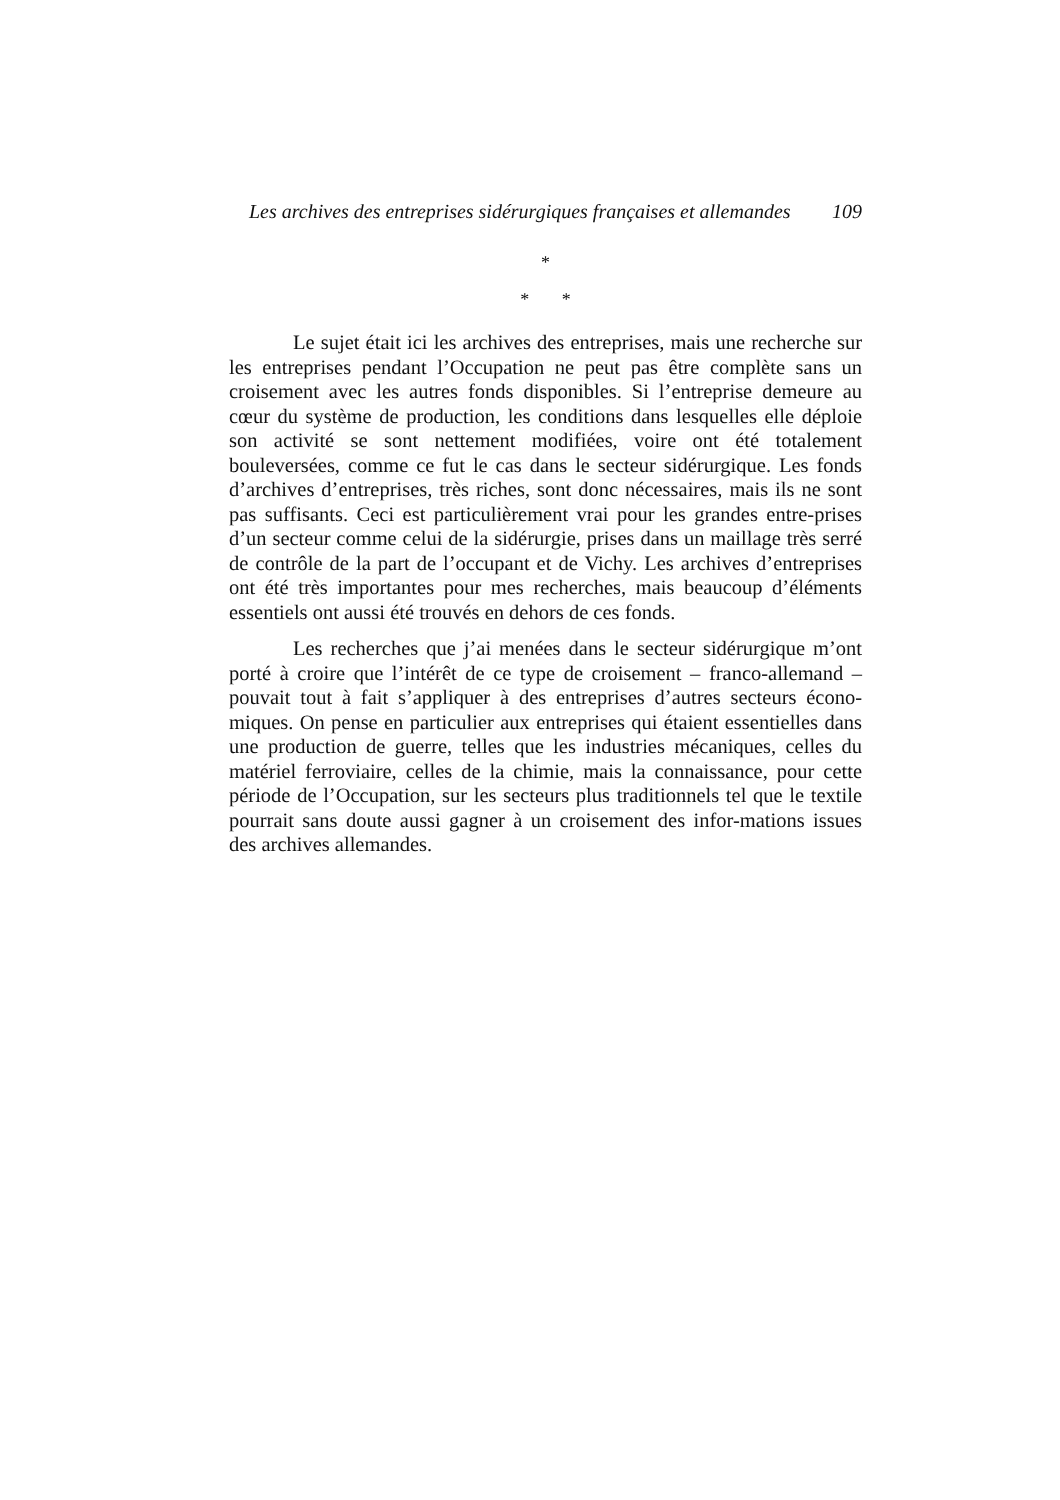Les archives des entreprises sidérurgiques françaises et allemandes 109
*
* *
Le sujet était ici les archives des entreprises, mais une recherche sur les entreprises pendant l’Occupation ne peut pas être complète sans un croisement avec les autres fonds disponibles. Si l’entreprise demeure au cœur du système de production, les conditions dans lesquelles elle déploie son activité se sont nettement modifiées, voire ont été totalement bouleversées, comme ce fut le cas dans le secteur sidérurgique. Les fonds d’archives d’entreprises, très riches, sont donc nécessaires, mais ils ne sont pas suffisants. Ceci est particulièrement vrai pour les grandes entre-prises d’un secteur comme celui de la sidérurgie, prises dans un maillage très serré de contrôle de la part de l’occupant et de Vichy. Les archives d’entreprises ont été très importantes pour mes recherches, mais beaucoup d’éléments essentiels ont aussi été trouvés en dehors de ces fonds.
Les recherches que j’ai menées dans le secteur sidérurgique m’ont porté à croire que l’intérêt de ce type de croisement – franco-allemand – pouvait tout à fait s’appliquer à des entreprises d’autres secteurs écono-miques. On pense en particulier aux entreprises qui étaient essentielles dans une production de guerre, telles que les industries mécaniques, celles du matériel ferroviaire, celles de la chimie, mais la connaissance, pour cette période de l’Occupation, sur les secteurs plus traditionnels tel que le textile pourrait sans doute aussi gagner à un croisement des infor-mations issues des archives allemandes.